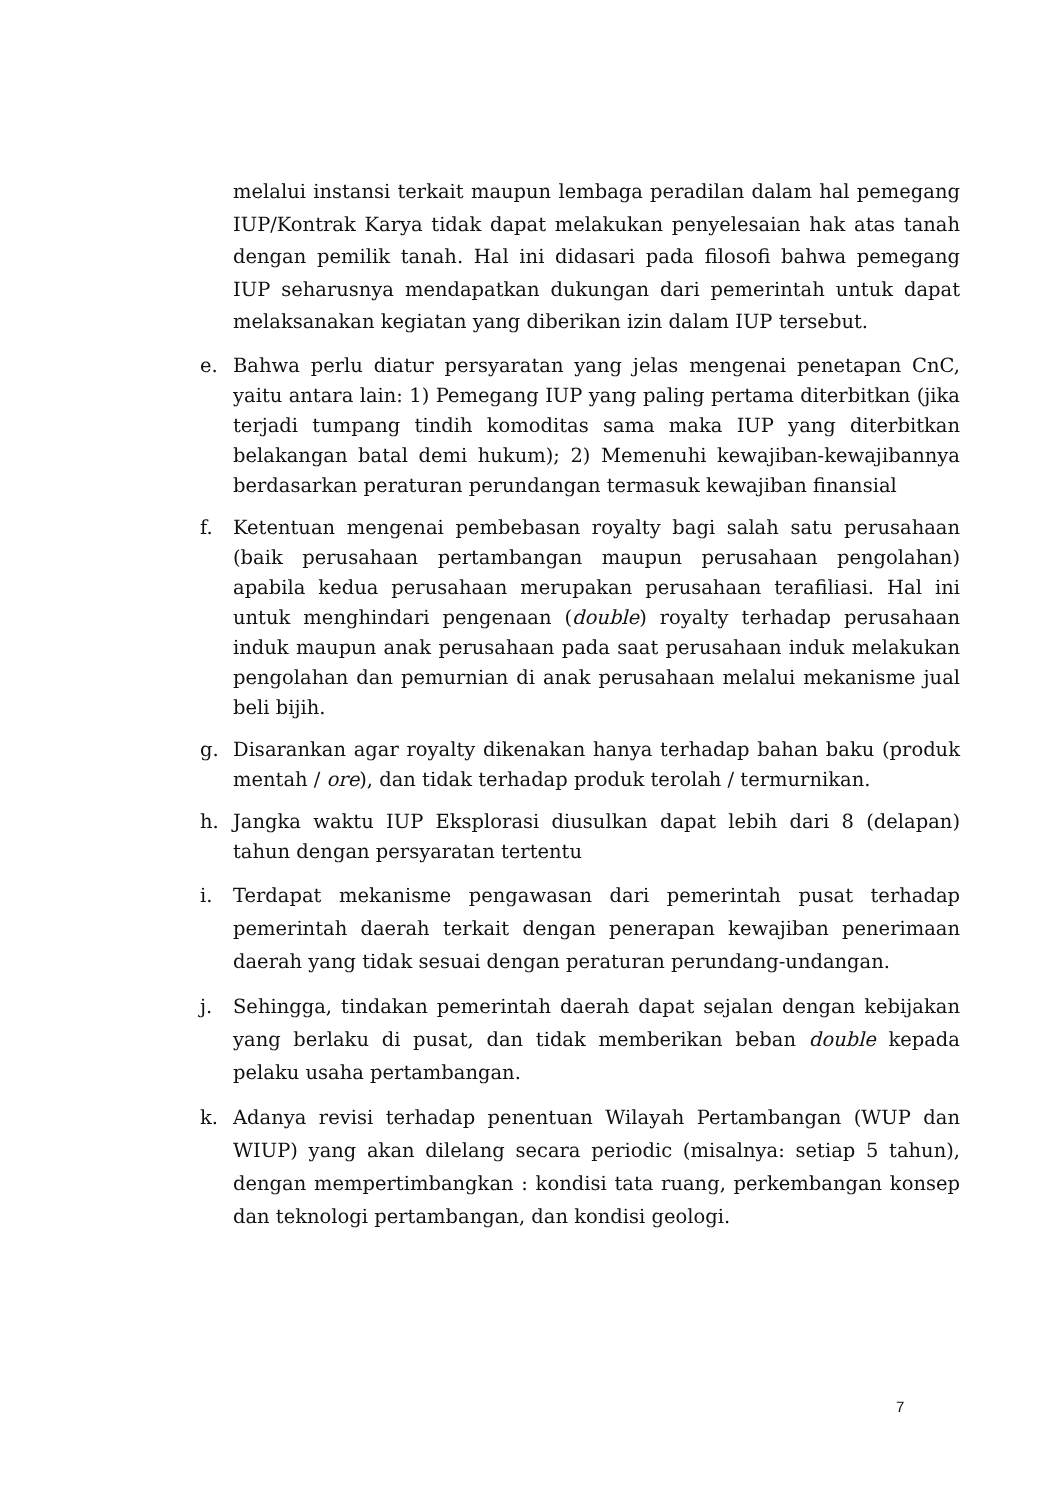melalui instansi terkait maupun lembaga peradilan dalam hal pemegang IUP/Kontrak Karya tidak dapat melakukan penyelesaian hak atas tanah dengan pemilik tanah. Hal ini didasari pada filosofi bahwa pemegang IUP seharusnya mendapatkan dukungan dari pemerintah untuk dapat melaksanakan kegiatan yang diberikan izin dalam IUP tersebut.
e. Bahwa perlu diatur persyaratan yang jelas mengenai penetapan CnC, yaitu antara lain: 1) Pemegang IUP yang paling pertama diterbitkan (jika terjadi tumpang tindih komoditas sama maka IUP yang diterbitkan belakangan batal demi hukum); 2) Memenuhi kewajiban-kewajibannya berdasarkan peraturan perundangan termasuk kewajiban finansial
f. Ketentuan mengenai pembebasan royalty bagi salah satu perusahaan (baik perusahaan pertambangan maupun perusahaan pengolahan) apabila kedua perusahaan merupakan perusahaan terafiliasi. Hal ini untuk menghindari pengenaan (double) royalty terhadap perusahaan induk maupun anak perusahaan pada saat perusahaan induk melakukan pengolahan dan pemurnian di anak perusahaan melalui mekanisme jual beli bijih.
g. Disarankan agar royalty dikenakan hanya terhadap bahan baku (produk mentah / ore), dan tidak terhadap produk terolah / termurnikan.
h. Jangka waktu IUP Eksplorasi diusulkan dapat lebih dari 8 (delapan) tahun dengan persyaratan tertentu
i. Terdapat mekanisme pengawasan dari pemerintah pusat terhadap pemerintah daerah terkait dengan penerapan kewajiban penerimaan daerah yang tidak sesuai dengan peraturan perundang-undangan.
j. Sehingga, tindakan pemerintah daerah dapat sejalan dengan kebijakan yang berlaku di pusat, dan tidak memberikan beban double kepada pelaku usaha pertambangan.
k. Adanya revisi terhadap penentuan Wilayah Pertambangan (WUP dan WIUP) yang akan dilelang secara periodic (misalnya: setiap 5 tahun), dengan mempertimbangkan : kondisi tata ruang, perkembangan konsep dan teknologi pertambangan, dan kondisi geologi.
7